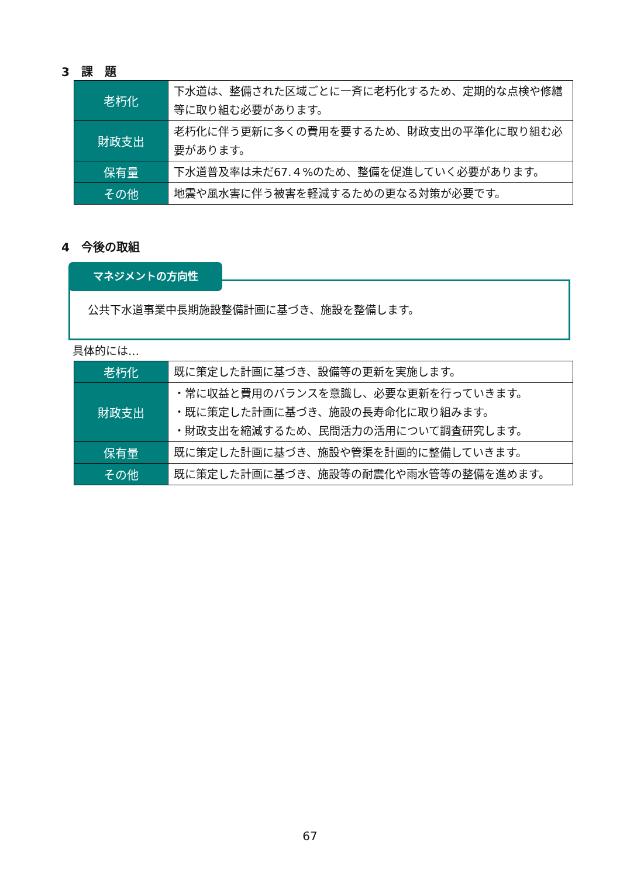3　課　題
| 老朽化 | 下水道は、整備された区域ごとに一斉に老朽化するため、定期的な点検や修繕等に取り組む必要があります。 |
| 財政支出 | 老朽化に伴う更新に多くの費用を要するため、財政支出の平準化に取り組む必要があります。 |
| 保有量 | 下水道普及率は未だ67.４%のため、整備を促進していく必要があります。 |
| その他 | 地震や風水害に伴う被害を軽減するための更なる対策が必要です。 |
4　今後の取組
マネジメントの方向性
公共下水道事業中長期施設整備計画に基づき、施設を整備します。
具体的には…
| 老朽化 | 既に策定した計画に基づき、設備等の更新を実施します。 |
| 財政支出 | ・常に収益と費用のバランスを意識し、必要な更新を行っていきます。 ・既に策定した計画に基づき、施設の長寿命化に取り組みます。 ・財政支出を縮減するため、民間活力の活用について調査研究します。 |
| 保有量 | 既に策定した計画に基づき、施設や管渠を計画的に整備していきます。 |
| その他 | 既に策定した計画に基づき、施設等の耐震化や雨水管等の整備を進めます。 |
67